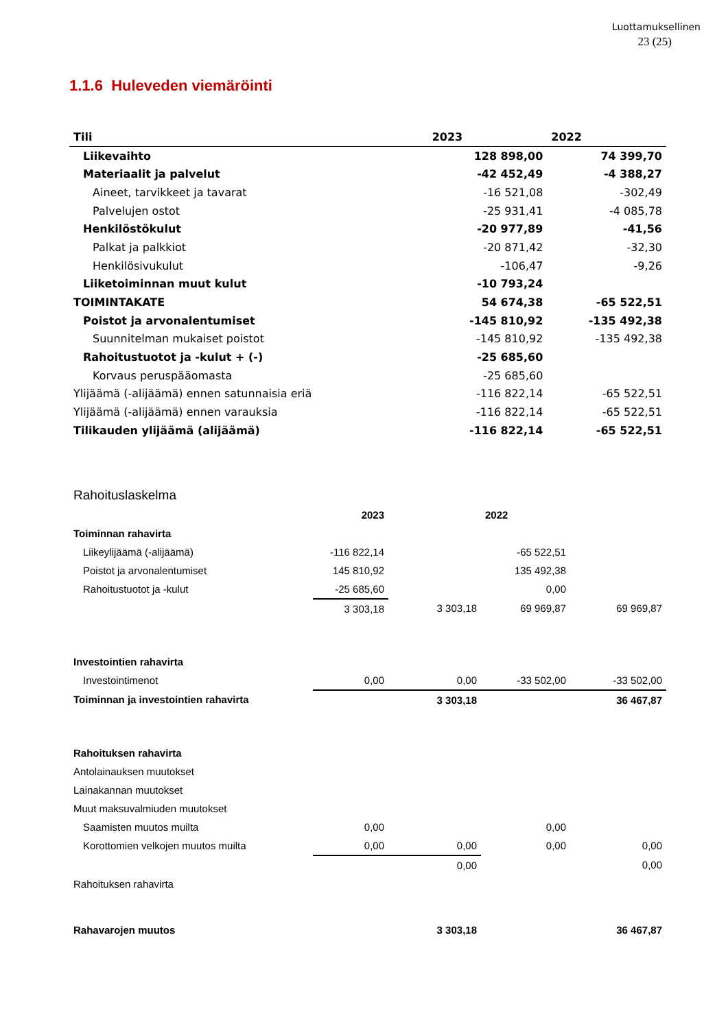Luottamuksellinen
23 (25)
1.1.6 Huleveden viemäröinti
| Tili | 2023 | 2022 |
| --- | --- | --- |
| Liikevaihto | 128 898,00 | 74 399,70 |
| Materiaalit ja palvelut | -42 452,49 | -4 388,27 |
| Aineet, tarvikkeet ja tavarat | -16 521,08 | -302,49 |
| Palvelujen ostot | -25 931,41 | -4 085,78 |
| Henkilöstökulut | -20 977,89 | -41,56 |
| Palkat ja palkkiot | -20 871,42 | -32,30 |
| Henkilösivukulut | -106,47 | -9,26 |
| Liiketoiminnan muut kulut | -10 793,24 | |
| TOIMINTAKATE | 54 674,38 | -65 522,51 |
| Poistot ja arvonalentumiset | -145 810,92 | -135 492,38 |
| Suunnitelman mukaiset poistot | -145 810,92 | -135 492,38 |
| Rahoitustuotot ja -kulut + (-) | -25 685,60 | |
| Korvaus peruspääomasta | -25 685,60 | |
| Ylijäämä (-alijäämä) ennen satunnaisia eriä | -116 822,14 | -65 522,51 |
| Ylijäämä (-alijäämä) ennen varauksia | -116 822,14 | -65 522,51 |
| Tilikauden ylijäämä (alijäämä) | -116 822,14 | -65 522,51 |
Rahoituslaskelma
| | 2023 | | 2022 | |
| Toiminnan rahavirta | | | | |
| Liikeylijäämä (-alijäämä) | -116 822,14 | | -65 522,51 | |
| Poistot ja arvonalentumiset | 145 810,92 | | 135 492,38 | |
| Rahoitustuotot ja -kulut | -25 685,60 | | 0,00 | |
| | 3 303,18 | 3 303,18 | 69 969,87 | 69 969,87 |
| Investointien rahavirta | | | | |
| Investointimenot | 0,00 | 0,00 | -33 502,00 | -33 502,00 |
| Toiminnan ja investointien rahavirta | | 3 303,18 | | 36 467,87 |
| Rahoituksen rahavirta | | | | |
| Antolainauksen muutokset | | | | |
| Lainakannan muutokset | | | | |
| Muut maksuvalmiuden muutokset | | | | |
| Saamisten muutos muilta | 0,00 | | 0,00 | |
| Korottomien velkojen muutos muilta | 0,00 | 0,00 | 0,00 | 0,00 |
| | | 0,00 | | 0,00 |
| Rahoituksen rahavirta | | | | |
| Rahavarojen muutos | | 3 303,18 | | 36 467,87 |